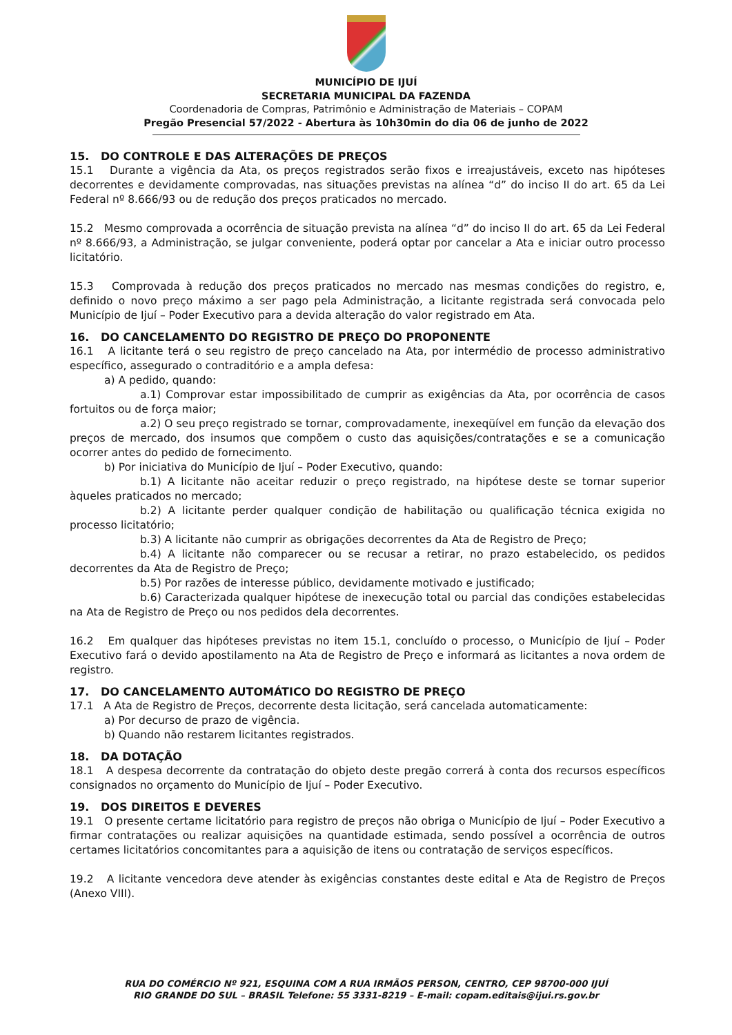MUNICÍPIO DE IJUÍ
SECRETARIA MUNICIPAL DA FAZENDA
Coordenadoria de Compras, Patrimônio e Administração de Materiais – COPAM
Pregão Presencial 57/2022 - Abertura às 10h30min do dia 06 de junho de 2022
15. DO CONTROLE E DAS ALTERAÇÕES DE PREÇOS
15.1 Durante a vigência da Ata, os preços registrados serão fixos e irreajustáveis, exceto nas hipóteses decorrentes e devidamente comprovadas, nas situações previstas na alínea “d” do inciso II do art. 65 da Lei Federal nº 8.666/93 ou de redução dos preços praticados no mercado.
15.2 Mesmo comprovada a ocorrência de situação prevista na alínea “d” do inciso II do art. 65 da Lei Federal nº 8.666/93, a Administração, se julgar conveniente, poderá optar por cancelar a Ata e iniciar outro processo licitatório.
15.3 Comprovada à redução dos preços praticados no mercado nas mesmas condições do registro, e, definido o novo preço máximo a ser pago pela Administração, a licitante registrada será convocada pelo Município de Ijuí – Poder Executivo para a devida alteração do valor registrado em Ata.
16. DO CANCELAMENTO DO REGISTRO DE PREÇO DO PROPONENTE
16.1 A licitante terá o seu registro de preço cancelado na Ata, por intermédio de processo administrativo específico, assegurado o contraditório e a ampla defesa:
a) A pedido, quando:
a.1) Comprovar estar impossibilitado de cumprir as exigências da Ata, por ocorrência de casos fortuitos ou de força maior;
a.2) O seu preço registrado se tornar, comprovadamente, inexeqüível em função da elevação dos preços de mercado, dos insumos que compõem o custo das aquisições/contratações e se a comunicação ocorrer antes do pedido de fornecimento.
b) Por iniciativa do Município de Ijuí – Poder Executivo, quando:
b.1) A licitante não aceitar reduzir o preço registrado, na hipótese deste se tornar superior àqueles praticados no mercado;
b.2) A licitante perder qualquer condição de habilitação ou qualificação técnica exigida no processo licitatório;
b.3) A licitante não cumprir as obrigações decorrentes da Ata de Registro de Preço;
b.4) A licitante não comparecer ou se recusar a retirar, no prazo estabelecido, os pedidos decorrentes da Ata de Registro de Preço;
b.5) Por razões de interesse público, devidamente motivado e justificado;
b.6) Caracterizada qualquer hipótese de inexecução total ou parcial das condições estabelecidas na Ata de Registro de Preço ou nos pedidos dela decorrentes.
16.2 Em qualquer das hipóteses previstas no item 15.1, concluído o processo, o Município de Ijuí – Poder Executivo fará o devido apostilamento na Ata de Registro de Preço e informará as licitantes a nova ordem de registro.
17. DO CANCELAMENTO AUTOMÁTICO DO REGISTRO DE PREÇO
17.1 A Ata de Registro de Preços, decorrente desta licitação, será cancelada automaticamente:
a) Por decurso de prazo de vigência.
b) Quando não restarem licitantes registrados.
18. DA DOTAÇÃO
18.1 A despesa decorrente da contratação do objeto deste pregão correrá à conta dos recursos específicos consignados no orçamento do Município de Ijuí – Poder Executivo.
19. DOS DIREITOS E DEVERES
19.1 O presente certame licitatório para registro de preços não obriga o Município de Ijuí – Poder Executivo a firmar contratações ou realizar aquisições na quantidade estimada, sendo possível a ocorrência de outros certames licitatórios concomitantes para a aquisição de itens ou contratação de serviços específicos.
19.2 A licitante vencedora deve atender às exigências constantes deste edital e Ata de Registro de Preços (Anexo VIII).
RUA DO COMÉRCIO Nº 921, ESQUINA COM A RUA IRMÃOS PERSON, CENTRO, CEP 98700-000 IJUÍ
RIO GRANDE DO SUL – BRASIL Telefone: 55 3331-8219 – E-mail: copam.editais@ijui.rs.gov.br